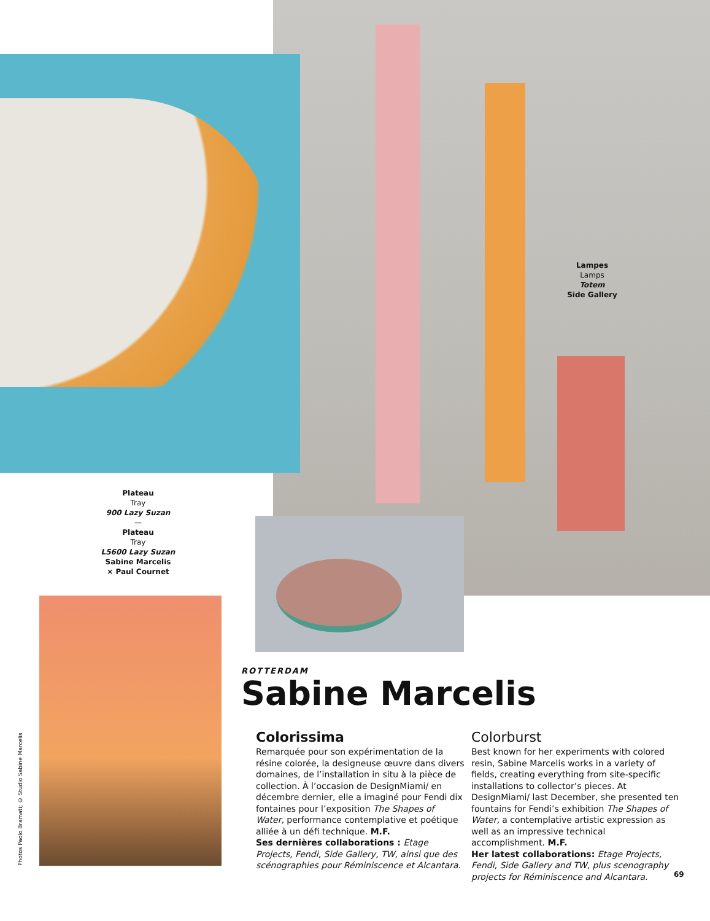Lampes
Lamps
Totem
Side Gallery
Plateau
Tray
900 Lazy Suzan
—
Plateau
Tray
L5600 Lazy Suzan
Sabine Marcelis
× Paul Cournet
Photos Paolo Bramati; © Studio Sabine Marcelis
ROTTERDAM
Sabine Marcelis
Colorissima
Remarquée pour son expérimentation de la résine colorée, la designeuse œuvre dans divers domaines, de l’installation in situ à la pièce de collection. À l’occasion de DesignMiami/ en décembre dernier, elle a imaginé pour Fendi dix fontaines pour l’exposition The Shapes of Water, performance contemplative et poétique alliée à un défi technique. M.F.
Ses dernières collaborations : Etage Projects, Fendi, Side Gallery, TW, ainsi que des scénographies pour Réminiscence et Alcantara.
Colorburst
Best known for her experiments with colored resin, Sabine Marcelis works in a variety of fields, creating everything from site-specific installations to collector’s pieces. At DesignMiami/ last December, she presented ten fountains for Fendi’s exhibition The Shapes of Water, a contemplative artistic expression as well as an impressive technical accomplishment. M.F.
Her latest collaborations: Etage Projects, Fendi, Side Gallery and TW, plus scenography projects for Réminiscence and Alcantara.
69